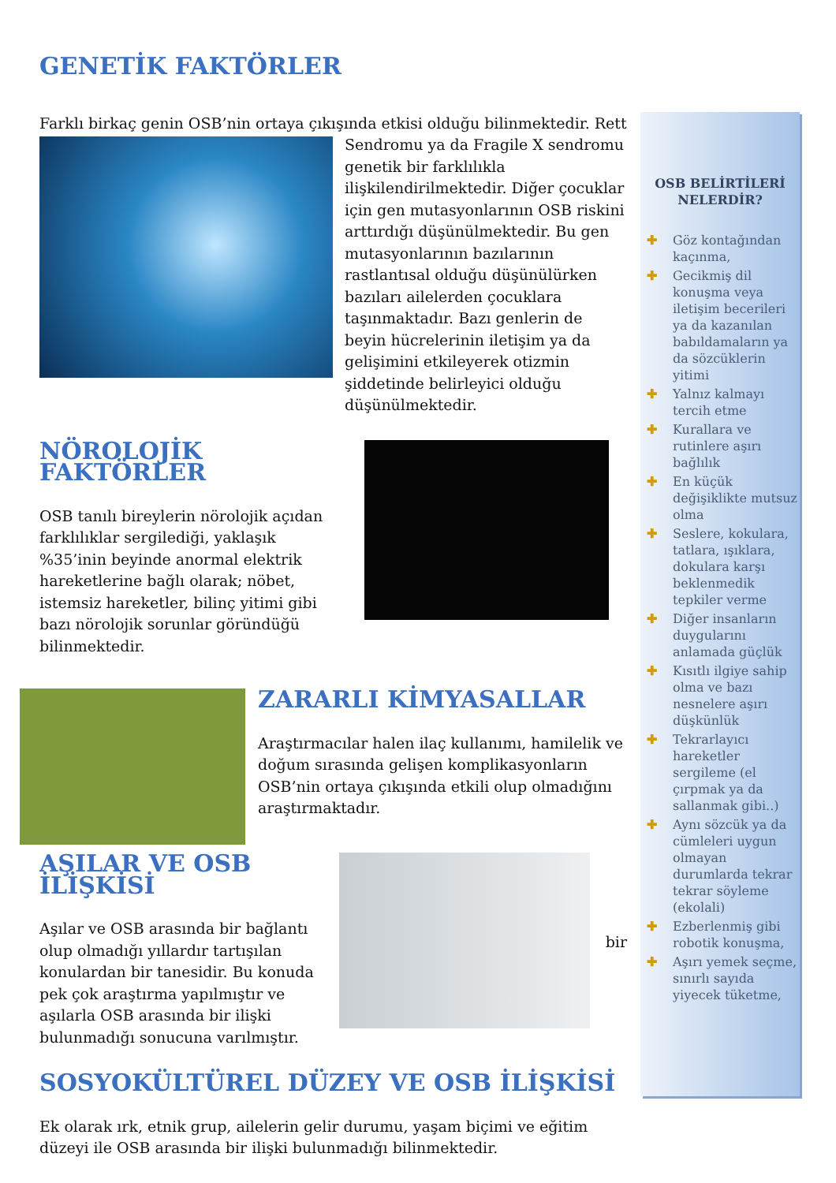GENETİK FAKTÖRLER
Farklı birkaç genin OSB’nin ortaya çıkışında etkisi olduğu bilinmektedir. Rett
Sendromu ya da Fragile X sendromu genetik bir farklılıkla ilişkilendirilmektedir. Diğer çocuklar için gen mutasyonlarının OSB riskini arttırdığı düşünülmektedir. Bu gen mutasyonlarının bazılarının rastlantısal olduğu düşünülürken bazıları ailelerden çocuklara taşınmaktadır. Bazı genlerin de beyin hücrelerinin iletişim ya da gelişimini etkileyerek otizmin şiddetinde belirleyici olduğu düşünülmektedir.
NÖROLOJİK FAKTÖRLER
OSB tanılı bireylerin nörolojik açıdan farklılıklar sergilediği, yaklaşık %35’inin beyinde anormal elektrik hareketlerine bağlı olarak; nöbet, istemsiz hareketler, bilinç yitimi gibi bazı nörolojik sorunlar göründüğü bilinmektedir.
ZARARLI KİMYASALLAR
Araştırmacılar halen ilaç kullanımı, hamilelik ve doğum sırasında gelişen komplikasyonların OSB’nin ortaya çıkışında etkili olup olmadığını araştırmaktadır.
AŞILAR VE OSB İLİŞKİSİ
Aşılar ve OSB arasında bir bağlantı olup olmadığı yıllardır tartışılan konulardan bir tanesidir. Bu konuda pek çok araştırma yapılmıştır ve aşılarla OSB arasında bir ilişki bulunmadığı sonucuna varılmıştır.
bir
SOSYOKÜLTÜREL DÜZEY VE OSB İLİŞKİSİ
Ek olarak ırk, etnik grup, ailelerin gelir durumu, yaşam biçimi ve eğitim düzeyi ile OSB arasında bir ilişki bulunmadığı bilinmektedir.
OSB BELİRTİLERİ NELERDİR?
✚ Göz kontağından kaçınma,
✚ Gecikmiş dil konuşma veya iletişim becerileri ya da kazanılan babıldamaların ya da sözcüklerin yitimi
✚ Yalnız kalmayı tercih etme
✚ Kurallara ve rutinlere aşırı bağlılık
✚ En küçük değişiklikte mutsuz olma
✚ Seslere, kokulara, tatlara, ışıklara, dokulara karşı beklenmedik tepkiler verme
✚ Diğer insanların duygularını anlamada güçlük
✚ Kısıtlı ilgiye sahip olma ve bazı nesnelere aşırı düşkünlük
✚ Tekrarlayıcı hareketler sergileme (el çırpmak ya da sallanmak gibi..)
✚ Aynı sözcük ya da cümleleri uygun olmayan durumlarda tekrar tekrar söyleme (ekolali)
✚ Ezberlenmiş gibi robotik konuşma,
✚ Aşırı yemek seçme, sınırlı sayıda yiyecek tüketme,